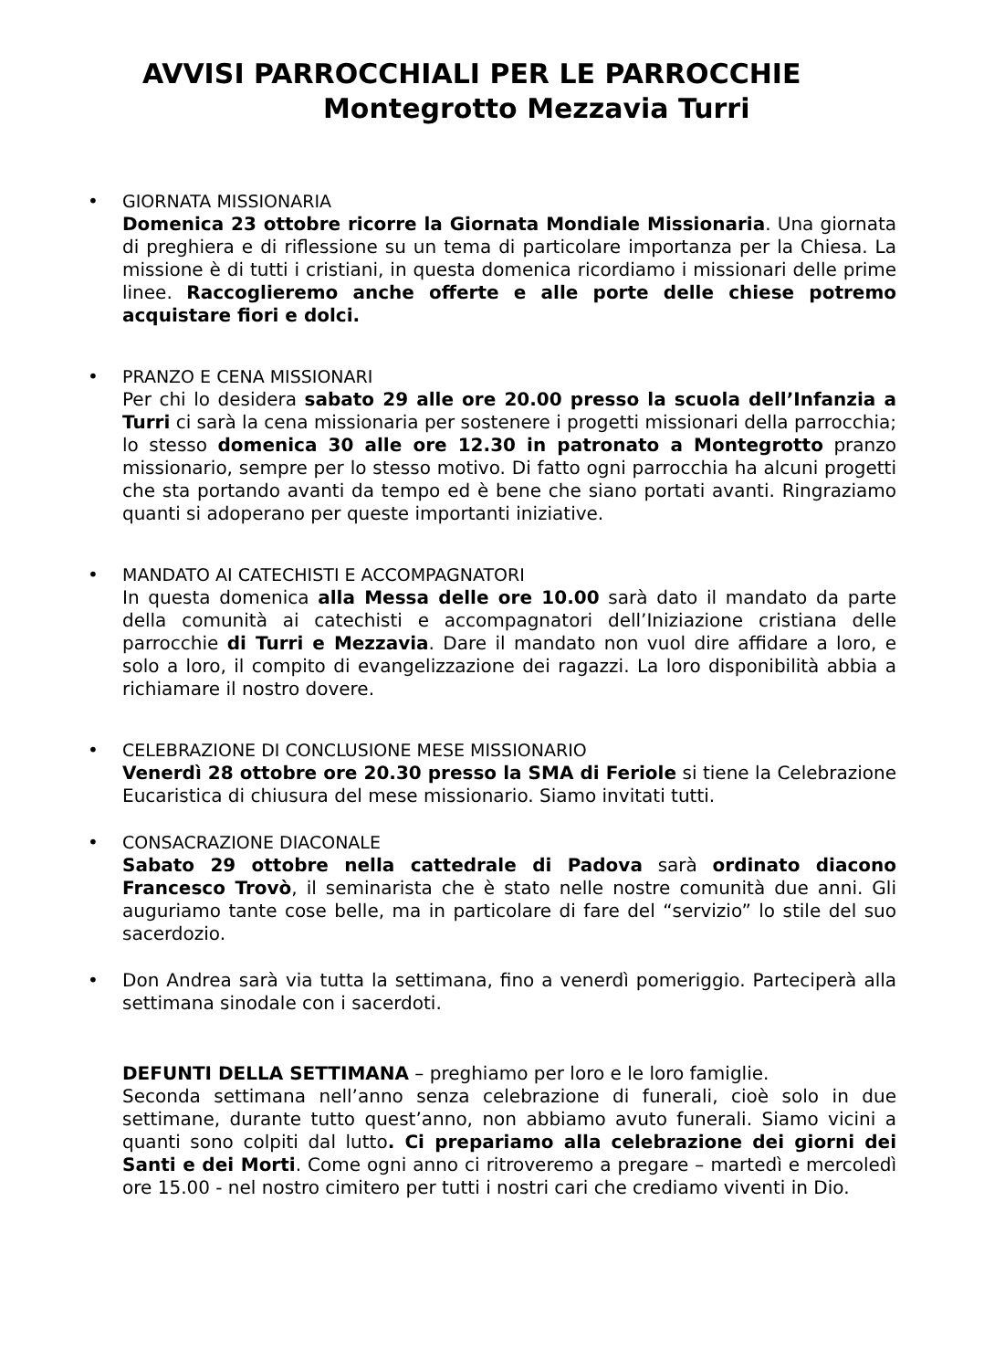AVVISI PARROCCHIALI PER LE PARROCCHIE
Montegrotto Mezzavia Turri
• GIORNATA MISSIONARIA
Domenica 23 ottobre ricorre la Giornata Mondiale Missionaria. Una giornata di preghiera e di riflessione su un tema di particolare importanza per la Chiesa. La missione è di tutti i cristiani, in questa domenica ricordiamo i missionari delle prime linee. Raccoglieremo anche offerte e alle porte delle chiese potremo acquistare fiori e dolci.
• PRANZO E CENA MISSIONARI
Per chi lo desidera sabato 29 alle ore 20.00 presso la scuola dell’Infanzia a Turri ci sarà la cena missionaria per sostenere i progetti missionari della parrocchia; lo stesso domenica 30 alle ore 12.30 in patronato a Montegrotto pranzo missionario, sempre per lo stesso motivo. Di fatto ogni parrocchia ha alcuni progetti che sta portando avanti da tempo ed è bene che siano portati avanti. Ringraziamo quanti si adoperano per queste importanti iniziative.
• MANDATO AI CATECHISTI E ACCOMPAGNATORI
In questa domenica alla Messa delle ore 10.00 sarà dato il mandato da parte della comunità ai catechisti e accompagnatori dell’Iniziazione cristiana delle parrocchie di Turri e Mezzavia. Dare il mandato non vuol dire affidare a loro, e solo a loro, il compito di evangelizzazione dei ragazzi. La loro disponibilità abbia a richiamare il nostro dovere.
• CELEBRAZIONE DI CONCLUSIONE MESE MISSIONARIO
Venerdì 28 ottobre ore 20.30 presso la SMA di Feriole si tiene la Celebrazione Eucaristica di chiusura del mese missionario. Siamo invitati tutti.
• CONSACRAZIONE DIACONALE
Sabato 29 ottobre nella cattedrale di Padova sarà ordinato diacono Francesco Trovò, il seminarista che è stato nelle nostre comunità due anni. Gli auguriamo tante cose belle, ma in particolare di fare del “servizio” lo stile del suo sacerdozio.
• Don Andrea sarà via tutta la settimana, fino a venerdì pomeriggio. Parteciperà alla settimana sinodale con i sacerdoti.
DEFUNTI DELLA SETTIMANA – preghiamo per loro e le loro famiglie.
Seconda settimana nell’anno senza celebrazione di funerali, cioè solo in due settimane, durante tutto quest’anno, non abbiamo avuto funerali. Siamo vicini a quanti sono colpiti dal lutto. Ci prepariamo alla celebrazione dei giorni dei Santi e dei Morti. Come ogni anno ci ritroveremo a pregare – martedì e mercoledì ore 15.00 - nel nostro cimitero per tutti i nostri cari che crediamo viventi in Dio.